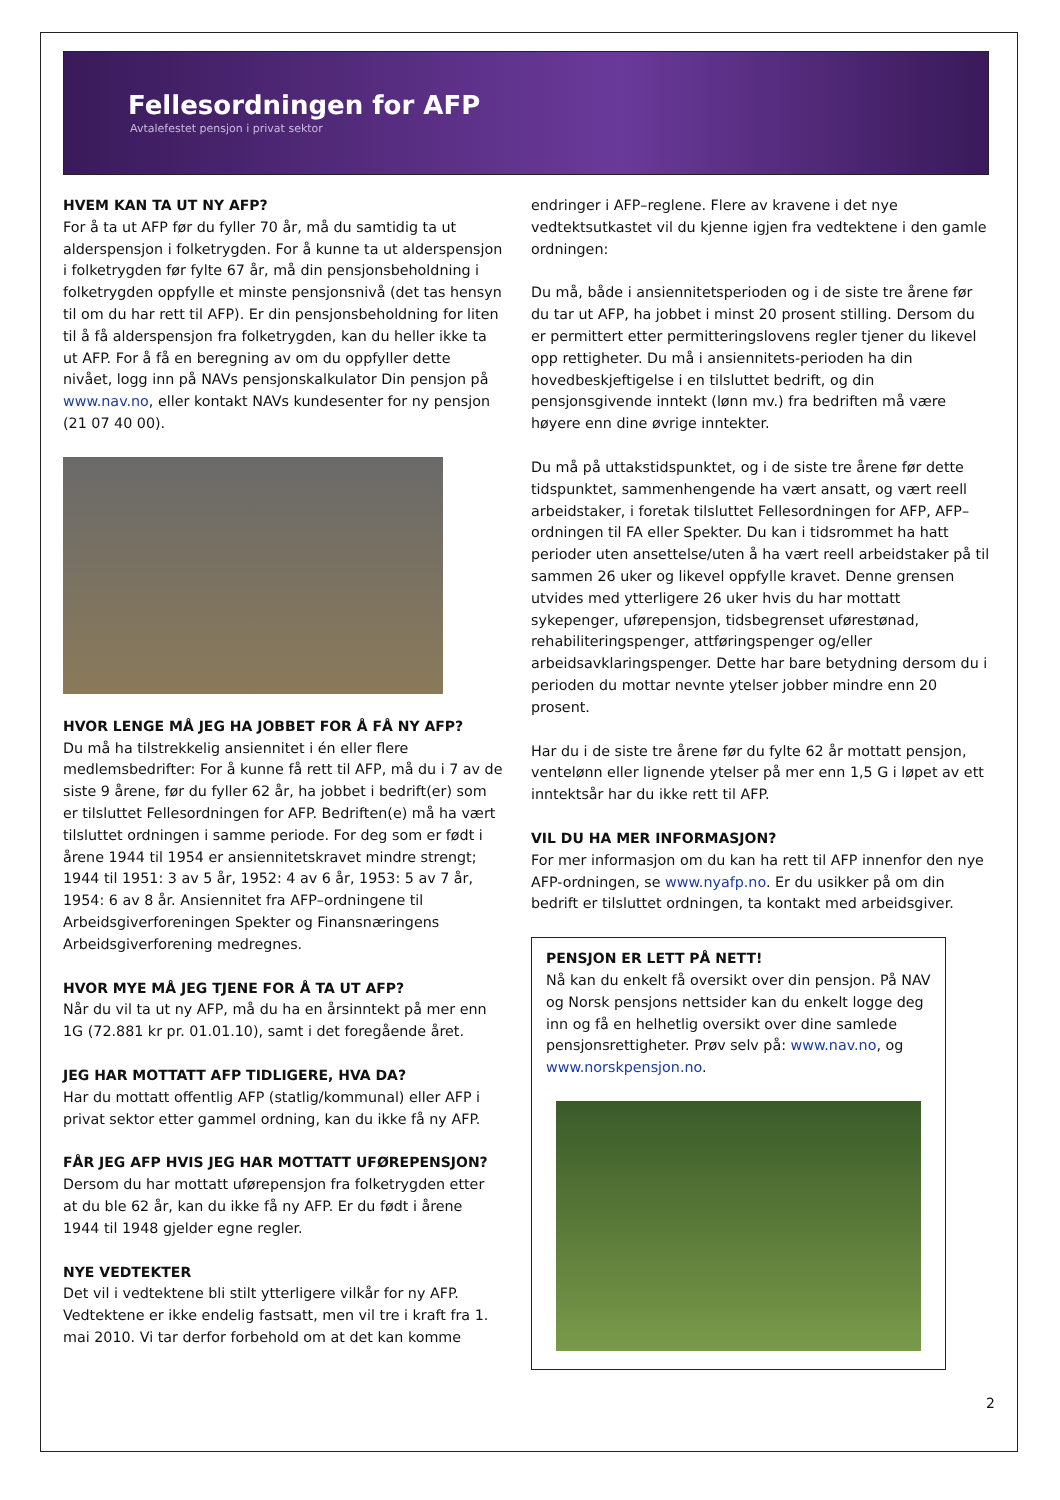Fellesordningen for AFP
Avtalefestet pensjon i privat sektor
HVEM KAN TA UT NY AFP?
For å ta ut AFP før du fyller 70 år, må du samtidig ta ut alderspensjon i folketrygden. For å kunne ta ut alderspensjon i folketrygden før fylte 67 år, må din pensjonsbeholdning i folketrygden oppfylle et minste pensjonsnivå (det tas hensyn til om du har rett til AFP). Er din pensjonsbeholdning for liten til å få alderspensjon fra folketrygden, kan du heller ikke ta ut AFP. For å få en beregning av om du oppfyller dette nivået, logg inn på NAVs pensjonskalkulator Din pensjon på www.nav.no, eller kontakt NAVs kundesenter for ny pensjon (21 07 40 00).
HVOR LENGE MÅ JEG HA JOBBET FOR Å FÅ NY AFP?
Du må ha tilstrekkelig ansiennitet i én eller flere medlemsbedrifter: For å kunne få rett til AFP, må du i 7 av de siste 9 årene, før du fyller 62 år, ha jobbet i bedrift(er) som er tilsluttet Fellesordningen for AFP. Bedriften(e) må ha vært tilsluttet ordningen i samme periode. For deg som er født i årene 1944 til 1954 er ansiennitetskravet mindre strengt; 1944 til 1951: 3 av 5 år, 1952: 4 av 6 år, 1953: 5 av 7 år, 1954: 6 av 8 år. Ansiennitet fra AFP–ordningene til Arbeidsgiverforeningen Spekter og Finansnæringens Arbeidsgiverforening medregnes.
HVOR MYE MÅ JEG TJENE FOR Å TA UT AFP?
Når du vil ta ut ny AFP, må du ha en årsinntekt på mer enn 1G (72.881 kr pr. 01.01.10), samt i det foregående året.
JEG HAR MOTTATT AFP TIDLIGERE, HVA DA?
Har du mottatt offentlig AFP (statlig/kommunal) eller AFP i privat sektor etter gammel ordning, kan du ikke få ny AFP.
FÅR JEG AFP HVIS JEG HAR MOTTATT UFØREPENSJON?
Dersom du har mottatt uførepensjon fra folketrygden etter at du ble 62 år, kan du ikke få ny AFP. Er du født i årene 1944 til 1948 gjelder egne regler.
NYE VEDTEKTER
Det vil i vedtektene bli stilt ytterligere vilkår for ny AFP. Vedtektene er ikke endelig fastsatt, men vil tre i kraft fra 1. mai 2010. Vi tar derfor forbehold om at det kan komme
endringer i AFP–reglene. Flere av kravene i det nye vedtektsutkastet vil du kjenne igjen fra vedtektene i den gamle ordningen:
Du må, både i ansiennitetsperioden og i de siste tre årene før du tar ut AFP, ha jobbet i minst 20 prosent stilling. Dersom du er permittert etter permitteringslovens regler tjener du likevel opp rettigheter. Du må i ansiennitets-perioden ha din hovedbeskjeftigelse i en tilsluttet bedrift, og din pensjonsgivende inntekt (lønn mv.) fra bedriften må være høyere enn dine øvrige inntekter.
Du må på uttakstidspunktet, og i de siste tre årene før dette tidspunktet, sammenhengende ha vært ansatt, og vært reell arbeidstaker, i foretak tilsluttet Fellesordningen for AFP, AFP–ordningen til FA eller Spekter. Du kan i tidsrommet ha hatt perioder uten ansettelse/uten å ha vært reell arbeidstaker på til sammen 26 uker og likevel oppfylle kravet. Denne grensen utvides med ytterligere 26 uker hvis du har mottatt sykepenger, uførepensjon, tidsbegrenset uførestønad, rehabiliteringspenger, attføringspenger og/eller arbeidsavklaringspenger. Dette har bare betydning dersom du i perioden du mottar nevnte ytelser jobber mindre enn 20 prosent.
Har du i de siste tre årene før du fylte 62 år mottatt pensjon, ventelønn eller lignende ytelser på mer enn 1,5 G i løpet av ett inntektsår har du ikke rett til AFP.
VIL DU HA MER INFORMASJON?
For mer informasjon om du kan ha rett til AFP innenfor den nye AFP-ordningen, se www.nyafp.no. Er du usikker på om din bedrift er tilsluttet ordningen, ta kontakt med arbeidsgiver.
PENSJON ER LETT PÅ NETT!
Nå kan du enkelt få oversikt over din pensjon. På NAV og Norsk pensjons nettsider kan du enkelt logge deg inn og få en helhetlig oversikt over dine samlede pensjonsrettigheter. Prøv selv på: www.nav.no, og www.norskpensjon.no.
2